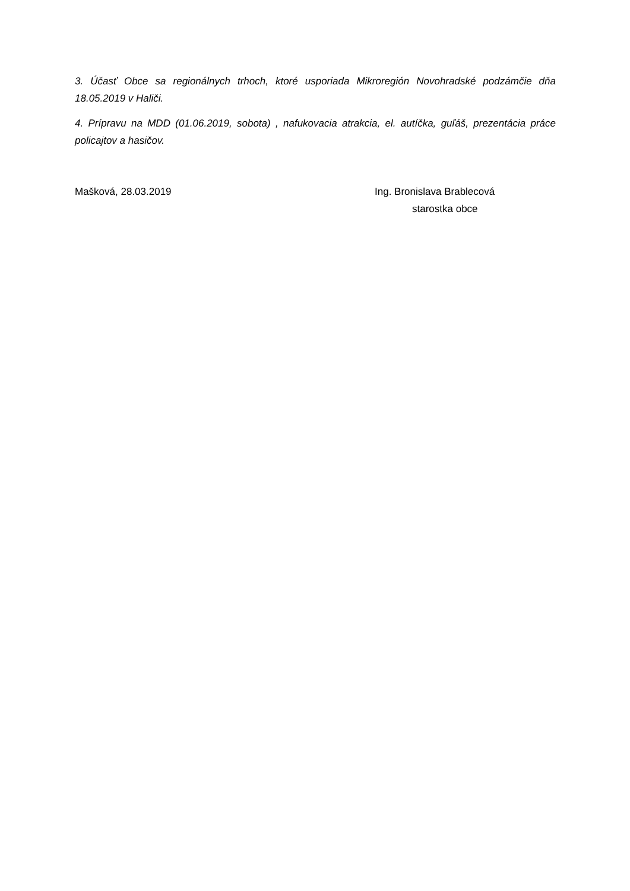3. Účasť Obce sa regionálnych trhoch, ktoré usporiada Mikroregión Novohradské podzámčie dňa 18.05.2019 v Haliči.
4. Prípravu na MDD (01.06.2019, sobota) , nafukovacia atrakcia, el. autíčka, guľáš, prezentácia práce policajtov a hasičov.
Mašková, 28.03.2019 Ing. Bronislava Brablecová
starostka obce